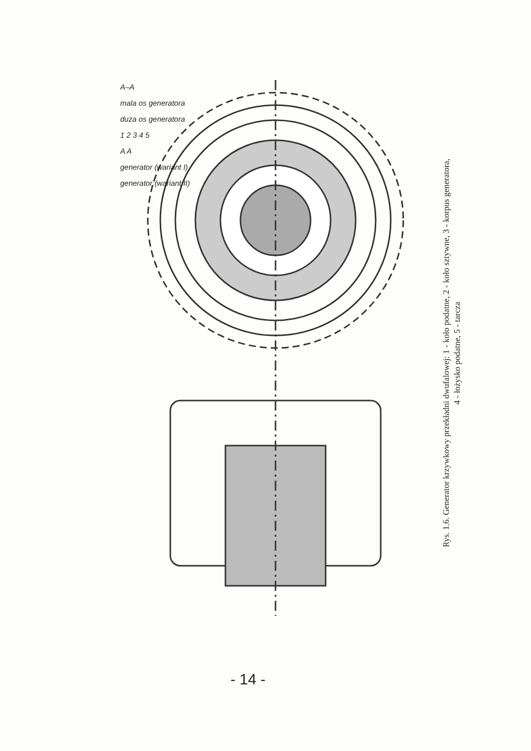A–A
mala os generatora
duza os generatora
1 2 3 4 5
A A
generator (wariant I)
generator (wariant II)
Rys. 1.6. Generator krzywkowy przekładni dwufalowej: 1 - koło podatne, 2 - koło sztywne, 3 - korpus generatora,
4 - łożysko podatne, 5 - tarcza
- 14 -